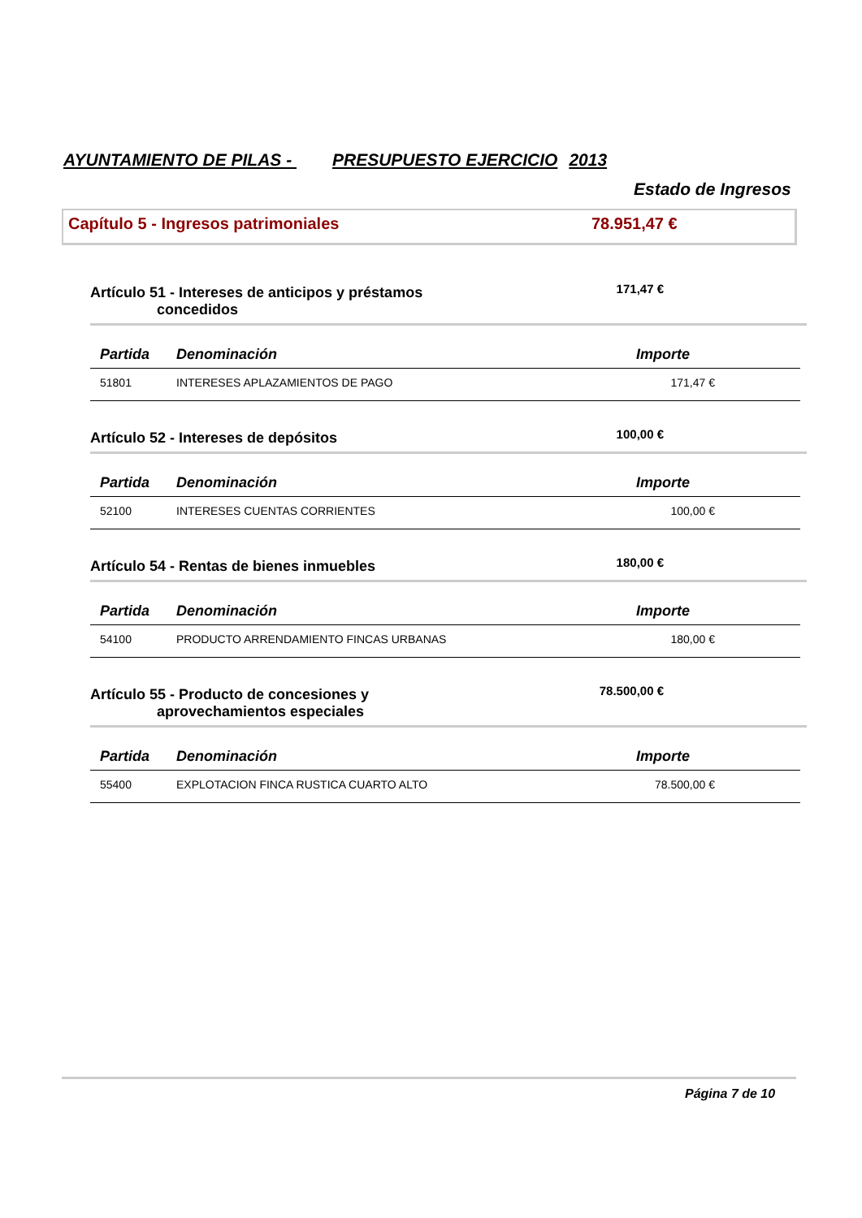AYUNTAMIENTO DE PILAS - PRESUPUESTO EJERCICIO 2013
Estado de Ingresos
Capítulo 5 - Ingresos patrimoniales 78.951,47 €
Artículo 51 - Intereses de anticipos y préstamos
concedidos
171,47 €
| Partida | Denominación | Importe |
| --- | --- | --- |
| 51801 | INTERESES APLAZAMIENTOS DE PAGO | 171,47 € |
Artículo 52 - Intereses de depósitos 100,00 €
| Partida | Denominación | Importe |
| --- | --- | --- |
| 52100 | INTERESES CUENTAS CORRIENTES | 100,00 € |
Artículo 54 - Rentas de bienes inmuebles 180,00 €
| Partida | Denominación | Importe |
| --- | --- | --- |
| 54100 | PRODUCTO ARRENDAMIENTO FINCAS URBANAS | 180,00 € |
Artículo 55 - Producto de concesiones y
aprovechamientos especiales
78.500,00 €
| Partida | Denominación | Importe |
| --- | --- | --- |
| 55400 | EXPLOTACION FINCA RUSTICA CUARTO ALTO | 78.500,00 € |
Página 7 de 10